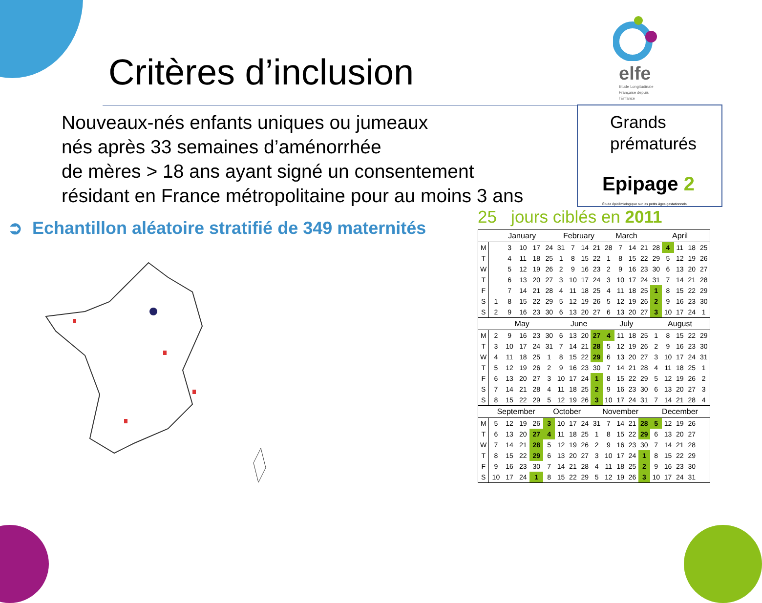Critères d’inclusion
elfe
Etude Longitudinale
Française depuis
l’Enfance
Nouveaux-nés enfants uniques ou jumeaux
nés après 33 semaines d’aménorrhée
de mères > 18 ans ayant signé un consentement
résidant en France métropolitaine pour au moins 3 ans
Grands
prématurés
Epipage 2
Étude épidémiologique sur les petits âges gestationnels
➲ Echantillon aléatoire stratifié de 349 maternités
25 jours ciblés en 2011
| | January | | | | | February | | | | March | | | | April | | | | |
| --- | --- | --- | --- | --- | --- | --- | --- | --- | --- | --- | --- | --- | --- | --- | --- | --- | --- | --- |
| M | | 3 | 10 | 17 | 24 | 31 | 7 | 14 | 21 | 28 | 7 | 14 | 21 | 28 | 4 | 11 | 18 | 25 |
| T | | 4 | 11 | 18 | 25 | 1 | 8 | 15 | 22 | 1 | 8 | 15 | 22 | 29 | 5 | 12 | 19 | 26 |
| W | | 5 | 12 | 19 | 26 | 2 | 9 | 16 | 23 | 2 | 9 | 16 | 23 | 30 | 6 | 13 | 20 | 27 |
| T | | 6 | 13 | 20 | 27 | 3 | 10 | 17 | 24 | 3 | 10 | 17 | 24 | 31 | 7 | 14 | 21 | 28 |
| F | | 7 | 14 | 21 | 28 | 4 | 11 | 18 | 25 | 4 | 11 | 18 | 25 | 1 | 8 | 15 | 22 | 29 |
| S | 1 | 8 | 15 | 22 | 29 | 5 | 12 | 19 | 26 | 5 | 12 | 19 | 26 | 2 | 9 | 16 | 23 | 30 |
| S | 2 | 9 | 16 | 23 | 30 | 6 | 13 | 20 | 27 | 6 | 13 | 20 | 27 | 3 | 10 | 17 | 24 | 1 |
| | May | | | | | June | | | | July | | | | August | | | | |
| M | 2 | 9 | 16 | 23 | 30 | 6 | 13 | 20 | 27 | 4 | 11 | 18 | 25 | 1 | 8 | 15 | 22 | 29 |
| T | 3 | 10 | 17 | 24 | 31 | 7 | 14 | 21 | 28 | 5 | 12 | 19 | 26 | 2 | 9 | 16 | 23 | 30 |
| W | 4 | 11 | 18 | 25 | 1 | 8 | 15 | 22 | 29 | 6 | 13 | 20 | 27 | 3 | 10 | 17 | 24 | 31 |
| T | 5 | 12 | 19 | 26 | 2 | 9 | 16 | 23 | 30 | 7 | 14 | 21 | 28 | 4 | 11 | 18 | 25 | 1 |
| F | 6 | 13 | 20 | 27 | 3 | 10 | 17 | 24 | 1 | 8 | 15 | 22 | 29 | 5 | 12 | 19 | 26 | 2 |
| S | 7 | 14 | 21 | 28 | 4 | 11 | 18 | 25 | 2 | 9 | 16 | 23 | 30 | 6 | 13 | 20 | 27 | 3 |
| S | 8 | 15 | 22 | 29 | 5 | 12 | 19 | 26 | 3 | 10 | 17 | 24 | 31 | 7 | 14 | 21 | 28 | 4 |
| | September | | | | October | | | | November | | | | | December | | | | |
| M | 5 | 12 | 19 | 26 | 3 | 10 | 17 | 24 | 31 | 7 | 14 | 21 | 28 | 5 | 12 | 19 | 26 | |
| T | 6 | 13 | 20 | 27 | 4 | 11 | 18 | 25 | 1 | 8 | 15 | 22 | 29 | 6 | 13 | 20 | 27 | |
| W | 7 | 14 | 21 | 28 | 5 | 12 | 19 | 26 | 2 | 9 | 16 | 23 | 30 | 7 | 14 | 21 | 28 | |
| T | 8 | 15 | 22 | 29 | 6 | 13 | 20 | 27 | 3 | 10 | 17 | 24 | 1 | 8 | 15 | 22 | 29 | |
| F | 9 | 16 | 23 | 30 | 7 | 14 | 21 | 28 | 4 | 11 | 18 | 25 | 2 | 9 | 16 | 23 | 30 | |
| S | 10 | 17 | 24 | 1 | 8 | 15 | 22 | 29 | 5 | 12 | 19 | 26 | 3 | 10 | 17 | 24 | 31 | |